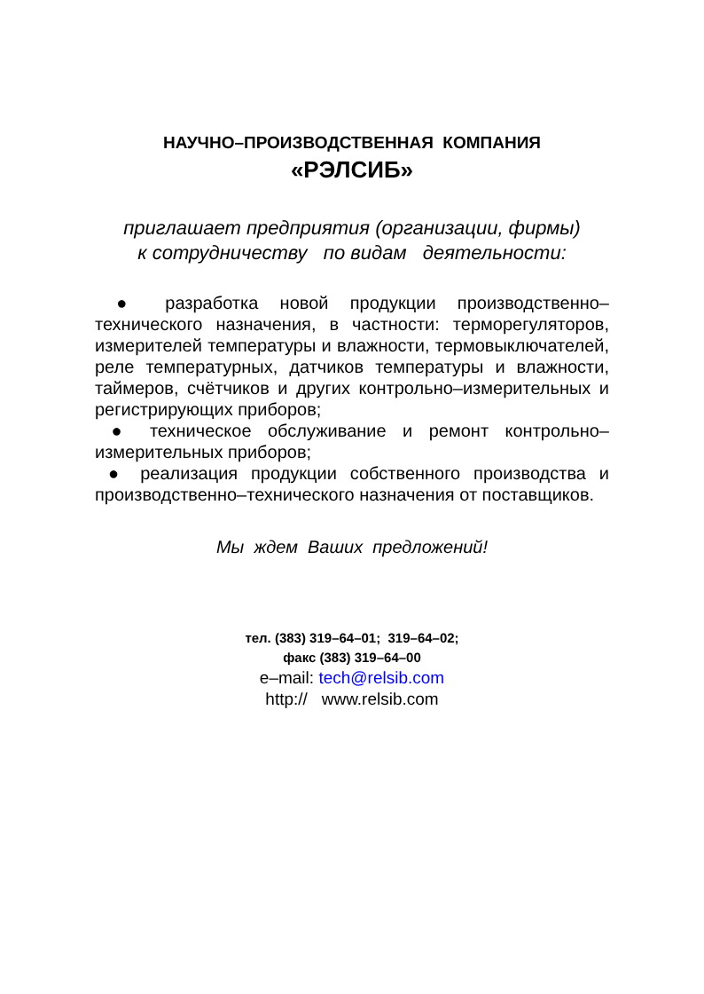НАУЧНО–ПРОИЗВОДСТВЕННАЯ КОМПАНИЯ
«РЭЛСИБ»
приглашает предприятия (организации, фирмы)
к сотрудничеству по видам деятельности:
● разработка новой продукции производственно–технического назначения, в частности: терморегуляторов, измерителей температуры и влажности, термовыключателей, реле температурных, датчиков температуры и влажности, таймеров, счётчиков и других контрольно–измерительных и регистрирующих приборов;
● техническое обслуживание и ремонт контрольно–измерительных приборов;
● реализация продукции собственного производства и производственно–технического назначения от поставщиков.
Мы ждем Ваших предложений!
тел. (383) 319–64–01; 319–64–02;
факс (383) 319–64–00
e–mail: tech@relsib.com
http:// www.relsib.com